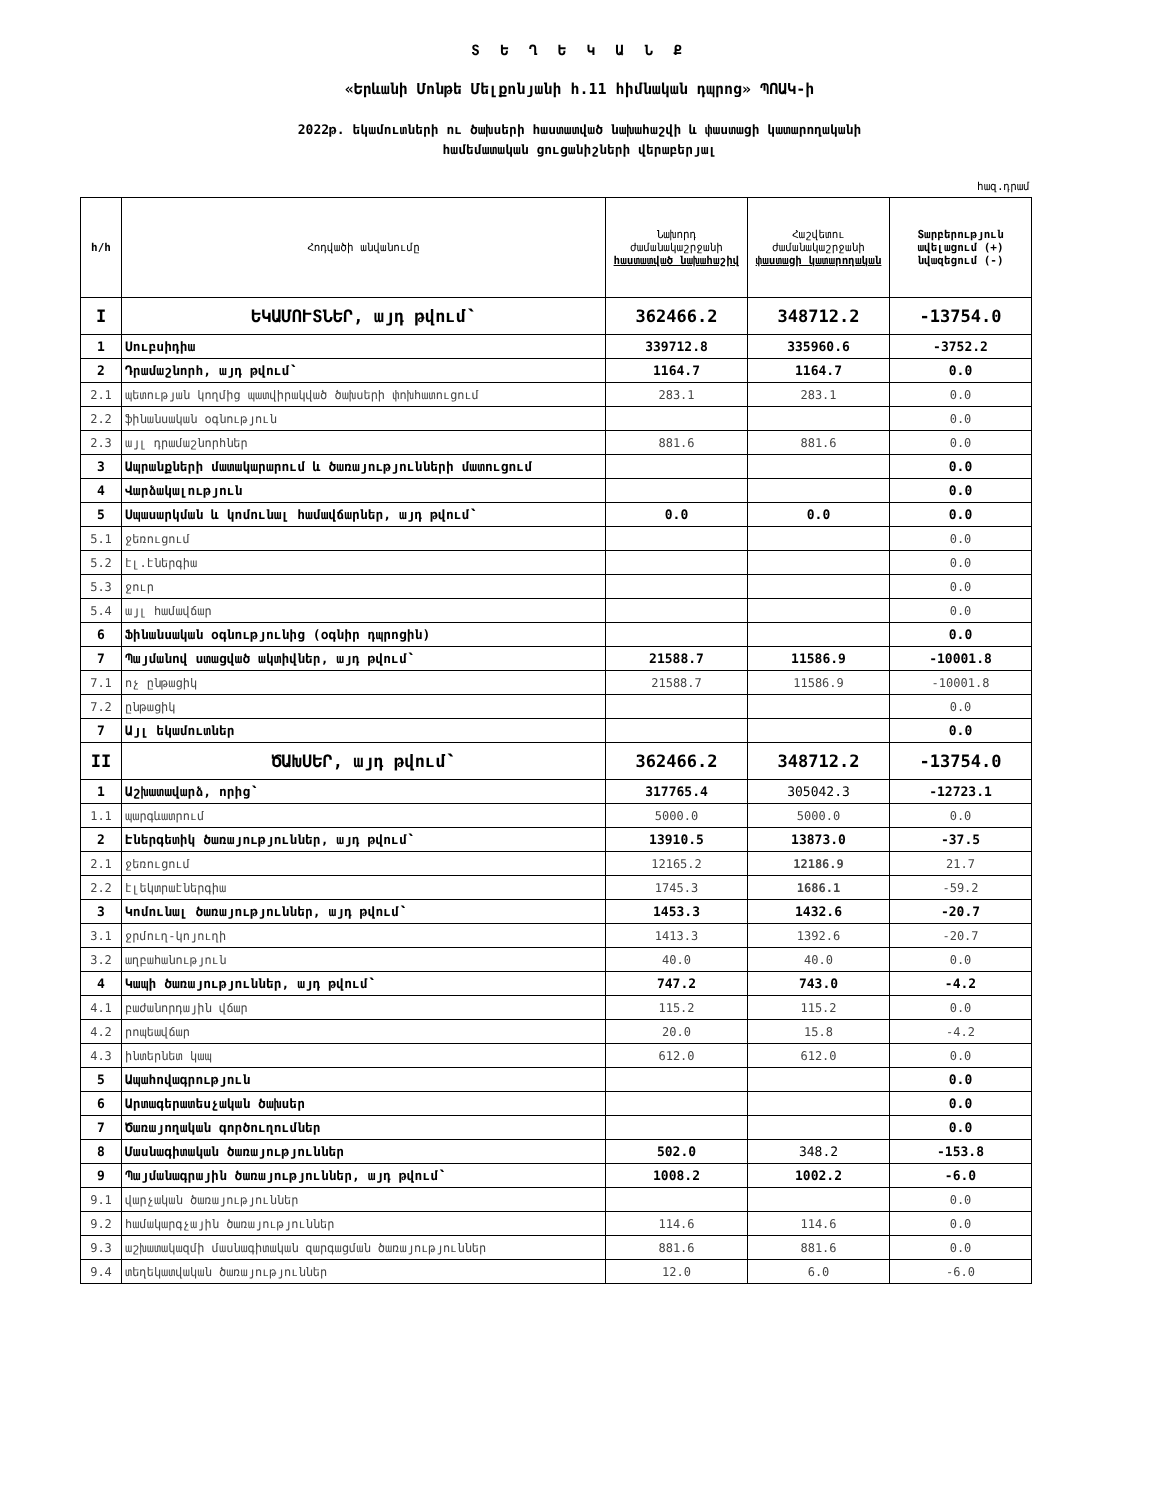Տ Ե Ղ Ե Կ Ա Ն Ք
«Երևանի Մոնթե Մելքոնյանի հ.11 հիմնական դպրոց» ՊՈԱԿ-ի
2022թ. եկամուտների ու ծախսերի հաստատված նախահաշվի և փաստացի կատարողականի
համեմատական ցուցանիշների վերաբերյալ
հազ.դրամ
| հ/հ | Հոդվածի անվանումը | Նախորդ ժամանակաշրջանի հաստատված նախահաշիվ | Հաշվետու ժամանակաշրջանի փաստացի կատարողական | Տարբերություն ավելացում (+) նվազեցում (-) |
| --- | --- | --- | --- | --- |
| I | ԵԿԱՄՈՒՏՆԵՐ, այդ թվում՝ | 362466.2 | 348712.2 | -13754.0 |
| 1 | Սուբսիդիա | 339712.8 | 335960.6 | -3752.2 |
| 2 | Դրամաշնորհ, այդ թվում՝ | 1164.7 | 1164.7 | 0.0 |
| 2.1 | պետության կողմից պատվիրակված ծախսերի փոխհատուցում | 283.1 | 283.1 | 0.0 |
| 2.2 | ֆինանսական օգնություն | | | 0.0 |
| 2.3 | այլ դրամաշնորհներ | 881.6 | 881.6 | 0.0 |
| 3 | Ապրանքների մատակարարում և ծառայությունների մատուցում | | | 0.0 |
| 4 | Վարձակալություն | | | 0.0 |
| 5 | Սպասարկման և կոմունալ համավճարներ, այդ թվում՝ | 0.0 | 0.0 | 0.0 |
| 5.1 | ջեռուցում | | | 0.0 |
| 5.2 | էլ.էներգիա | | | 0.0 |
| 5.3 | ջուր | | | 0.0 |
| 5.4 | այլ համավճար | | | 0.0 |
| 6 | Ֆինանսական օգնությունից (օգնիր դպրոցին) | | | 0.0 |
| 7 | Պայմանով ստացված ակտիվներ, այդ թվում՝ | 21588.7 | 11586.9 | -10001.8 |
| 7.1 | ոչ ընթացիկ | 21588.7 | 11586.9 | -10001.8 |
| 7.2 | ընթացիկ | | | 0.0 |
| 7 | Այլ եկամուտներ | | | 0.0 |
| II | ԾԱԽՍԵՐ, այդ թվում՝ | 362466.2 | 348712.2 | -13754.0 |
| 1 | Աշխատավարձ, որից՝ | 317765.4 | 305042.3 | -12723.1 |
| 1.1 | պարգևատրում | 5000.0 | 5000.0 | 0.0 |
| 2 | Էներգետիկ ծառայություններ, այդ թվում՝ | 13910.5 | 13873.0 | -37.5 |
| 2.1 | ջեռուցում | 12165.2 | 12186.9 | 21.7 |
| 2.2 | էլեկտրաէներգիա | 1745.3 | 1686.1 | -59.2 |
| 3 | Կոմունալ ծառայություններ, այդ թվում՝ | 1453.3 | 1432.6 | -20.7 |
| 3.1 | ջրմուղ-կոյուղի | 1413.3 | 1392.6 | -20.7 |
| 3.2 | աղբահանություն | 40.0 | 40.0 | 0.0 |
| 4 | Կապի ծառայություններ, այդ թվում՝ | 747.2 | 743.0 | -4.2 |
| 4.1 | բաժանորդային վճար | 115.2 | 115.2 | 0.0 |
| 4.2 | րոպեավճար | 20.0 | 15.8 | -4.2 |
| 4.3 | ինտերնետ կապ | 612.0 | 612.0 | 0.0 |
| 5 | Ապահովագրություն | | | 0.0 |
| 6 | Արտագերատեսչական ծախսեր | | | 0.0 |
| 7 | Ծառայողական գործուղումներ | | | 0.0 |
| 8 | Մասնագիտական ծառայություններ | 502.0 | 348.2 | -153.8 |
| 9 | Պայմանագրային ծառայություններ, այդ թվում՝ | 1008.2 | 1002.2 | -6.0 |
| 9.1 | վարչական ծառայություններ | | | 0.0 |
| 9.2 | համակարգչային ծառայություններ | 114.6 | 114.6 | 0.0 |
| 9.3 | աշխատակազմի մասնագիտական զարգացման ծառայություններ | 881.6 | 881.6 | 0.0 |
| 9.4 | տեղեկատվական ծառայություններ | 12.0 | 6.0 | -6.0 |